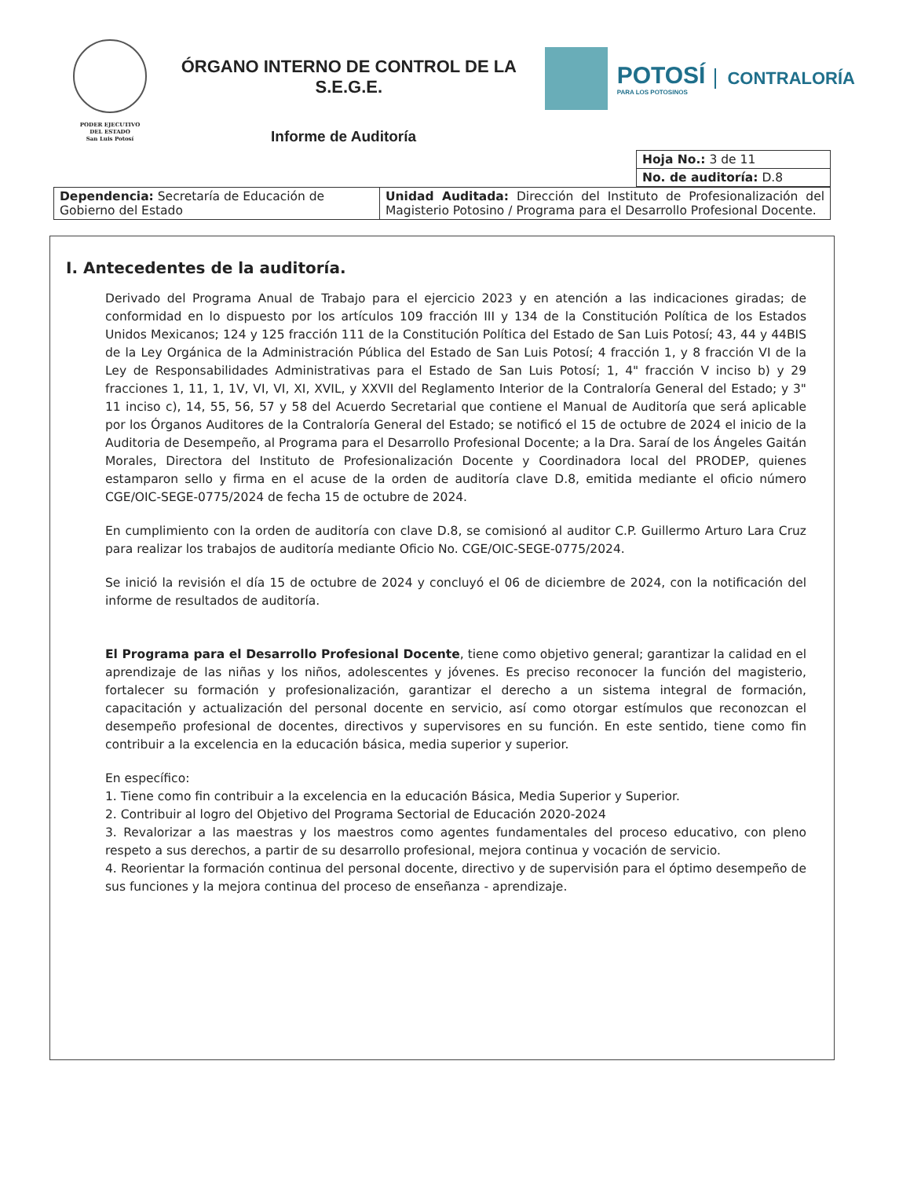PODER EJECUTIVO
DEL ESTADO
San Luis Potosí
ÓRGANO INTERNO DE CONTROL DE LA
S.E.G.E.
POTOSÍ
PARA LOS POTOSINOS
CONTRALORÍA
Informe de Auditoría
| Hoja No.: 3 de 11 |
| No. de auditoría: D.8 |
| Dependencia: Secretaría de Educación de Gobierno del Estado | Unidad Auditada: Dirección del Instituto de Profesionalización del Magisterio Potosino / Programa para el Desarrollo Profesional Docente. |
I. Antecedentes de la auditoría.
Derivado del Programa Anual de Trabajo para el ejercicio 2023 y en atención a las indicaciones giradas; de conformidad en lo dispuesto por los artículos 109 fracción III y 134 de la Constitución Política de los Estados Unidos Mexicanos; 124 y 125 fracción 111 de la Constitución Política del Estado de San Luis Potosí; 43, 44 y 44BIS de la Ley Orgánica de la Administración Pública del Estado de San Luis Potosí; 4 fracción 1, y 8 fracción VI de la Ley de Responsabilidades Administrativas para el Estado de San Luis Potosí; 1, 4" fracción V inciso b) y 29 fracciones 1, 11, 1, 1V, VI, VI, XI, XVIL, y XXVII del Reglamento Interior de la Contraloría General del Estado; y 3" 11 inciso c), 14, 55, 56, 57 y 58 del Acuerdo Secretarial que contiene el Manual de Auditoría que será aplicable por los Órganos Auditores de la Contraloría General del Estado; se notificó el 15 de octubre de 2024 el inicio de la Auditoria de Desempeño, al Programa para el Desarrollo Profesional Docente; a la Dra. Saraí de los Ángeles Gaitán Morales, Directora del Instituto de Profesionalización Docente y Coordinadora local del PRODEP, quienes estamparon sello y firma en el acuse de la orden de auditoría clave D.8, emitida mediante el oficio número CGE/OIC-SEGE-0775/2024 de fecha 15 de octubre de 2024.
En cumplimiento con la orden de auditoría con clave D.8, se comisionó al auditor C.P. Guillermo Arturo Lara Cruz para realizar los trabajos de auditoría mediante Oficio No. CGE/OIC-SEGE-0775/2024.
Se inició la revisión el día 15 de octubre de 2024 y concluyó el 06 de diciembre de 2024, con la notificación del informe de resultados de auditoría.
El Programa para el Desarrollo Profesional Docente, tiene como objetivo general; garantizar la calidad en el aprendizaje de las niñas y los niños, adolescentes y jóvenes. Es preciso reconocer la función del magisterio, fortalecer su formación y profesionalización, garantizar el derecho a un sistema integral de formación, capacitación y actualización del personal docente en servicio, así como otorgar estímulos que reconozcan el desempeño profesional de docentes, directivos y supervisores en su función. En este sentido, tiene como fin contribuir a la excelencia en la educación básica, media superior y superior.
En específico:
1. Tiene como fin contribuir a la excelencia en la educación Básica, Media Superior y Superior.
2. Contribuir al logro del Objetivo del Programa Sectorial de Educación 2020-2024
3. Revalorizar a las maestras y los maestros como agentes fundamentales del proceso educativo, con pleno respeto a sus derechos, a partir de su desarrollo profesional, mejora continua y vocación de servicio.
4. Reorientar la formación continua del personal docente, directivo y de supervisión para el óptimo desempeño de sus funciones y la mejora continua del proceso de enseñanza - aprendizaje.